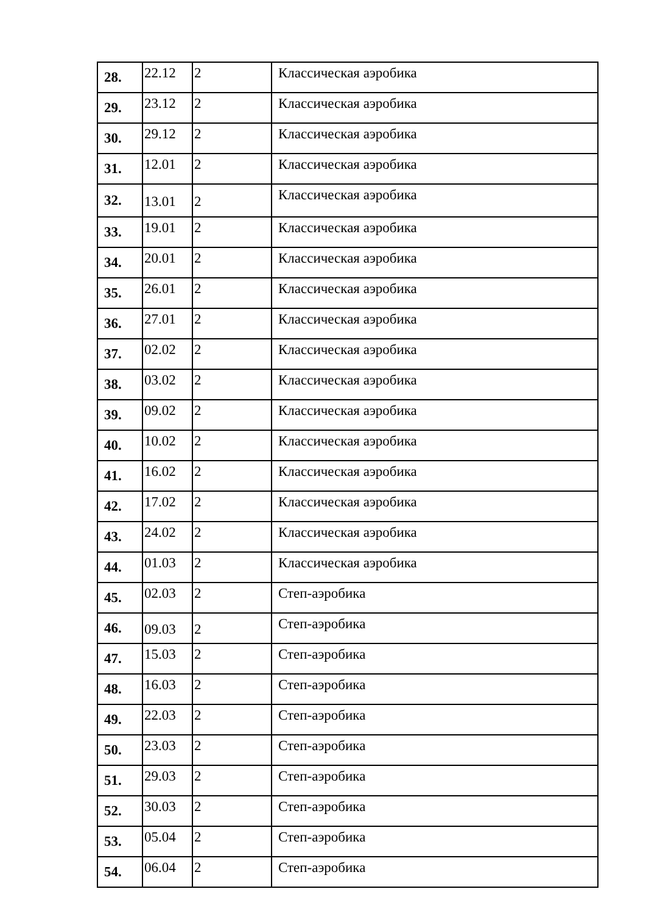| 28. | 22.12 | 2 | Классическая аэробика |
| 29. | 23.12 | 2 | Классическая аэробика |
| 30. | 29.12 | 2 | Классическая аэробика |
| 31. | 12.01 | 2 | Классическая аэробика |
| 32. | 13.01 | 2 | Классическая аэробика |
| 33. | 19.01 | 2 | Классическая аэробика |
| 34. | 20.01 | 2 | Классическая аэробика |
| 35. | 26.01 | 2 | Классическая аэробика |
| 36. | 27.01 | 2 | Классическая аэробика |
| 37. | 02.02 | 2 | Классическая аэробика |
| 38. | 03.02 | 2 | Классическая аэробика |
| 39. | 09.02 | 2 | Классическая аэробика |
| 40. | 10.02 | 2 | Классическая аэробика |
| 41. | 16.02 | 2 | Классическая аэробика |
| 42. | 17.02 | 2 | Классическая аэробика |
| 43. | 24.02 | 2 | Классическая аэробика |
| 44. | 01.03 | 2 | Классическая аэробика |
| 45. | 02.03 | 2 | Степ-аэробика |
| 46. | 09.03 | 2 | Степ-аэробика |
| 47. | 15.03 | 2 | Степ-аэробика |
| 48. | 16.03 | 2 | Степ-аэробика |
| 49. | 22.03 | 2 | Степ-аэробика |
| 50. | 23.03 | 2 | Степ-аэробика |
| 51. | 29.03 | 2 | Степ-аэробика |
| 52. | 30.03 | 2 | Степ-аэробика |
| 53. | 05.04 | 2 | Степ-аэробика |
| 54. | 06.04 | 2 | Степ-аэробика |